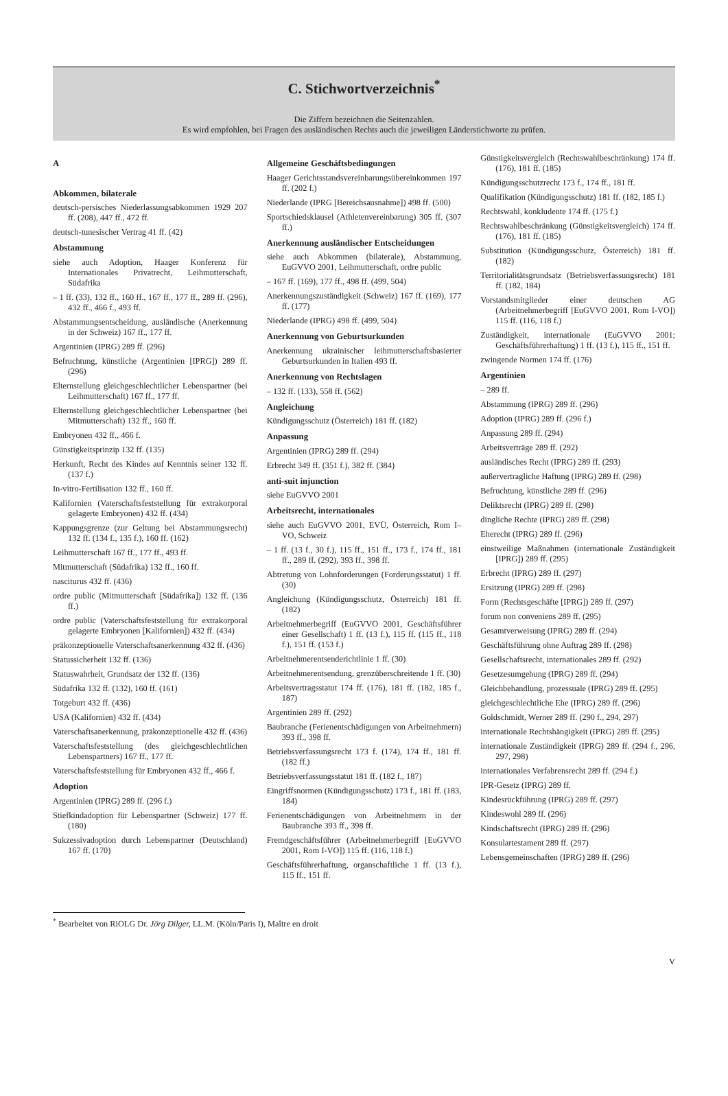C. Stichwortverzeichnis<sup>*</sup>
Die Ziffern bezeichnen die Seitenzahlen.
Es wird empfohlen, bei Fragen des ausländischen Rechts auch die jeweiligen Länderstichworte zu prüfen.
A
Abkommen, bilaterale
deutsch-persisches Niederlassungsabkommen 1929 207 ff. (208), 447 ff., 472 ff.
deutsch-tunesischer Vertrag 41 ff. (42)
Abstammung
siehe auch Adoption, Haager Konferenz für Internationales Privatrecht, Leihmutterschaft, Südafrika
– 1 ff. (33), 132 ff., 160 ff., 167 ff., 177 ff., 289 ff. (296), 432 ff., 466 f., 493 ff.
Abstammungsentscheidung, ausländische (Anerkennung in der Schweiz) 167 ff., 177 ff.
Argentinien (IPRG) 289 ff. (296)
Befruchtung, künstliche (Argentinien [IPRG]) 289 ff. (296)
Elternstellung gleichgeschlechtlicher Lebenspartner (bei Leihmutterschaft) 167 ff., 177 ff.
Elternstellung gleichgeschlechtlicher Lebenspartner (bei Mitmutterschaft) 132 ff., 160 ff.
Embryonen 432 ff., 466 f.
Günstigkeitsprinzip 132 ff. (135)
Herkunft, Recht des Kindes auf Kenntnis seiner 132 ff. (137 f.)
In-vitro-Fertilisation 132 ff., 160 ff.
Kalifornien (Vaterschaftsfeststellung für extrakorporal gelagerte Embryonen) 432 ff. (434)
Kappungsgrenze (zur Geltung bei Abstammungsrecht) 132 ff. (134 f., 135 f.), 160 ff. (162)
Leihmutterschaft 167 ff., 177 ff., 493 ff.
Mitmutterschaft (Südafrika) 132 ff., 160 ff.
nasciturus 432 ff. (436)
ordre public (Mitmutterschaft [Südafrika]) 132 ff. (136 ff.)
ordre public (Vaterschaftsfeststellung für extrakorporal gelagerte Embryonen [Kalifornien]) 432 ff. (434)
präkonzeptionelle Vaterschaftsanerkennung 432 ff. (436)
Statussicherheit 132 ff. (136)
Statuswahrheit, Grundsatz der 132 ff. (136)
Südafrika 132 ff. (132), 160 ff. (161)
Totgeburt 432 ff. (436)
USA (Kalifornien) 432 ff. (434)
Vaterschaftsanerkennung, präkonzeptionelle 432 ff. (436)
Vaterschaftsfeststellung (des gleichgeschlechtlichen Lebenspartners) 167 ff., 177 ff.
Vaterschaftsfeststellung für Embryonen 432 ff., 466 f.
Adoption
Argentinien (IPRG) 289 ff. (296 f.)
Stiefkindadoption für Lebenspartner (Schweiz) 177 ff. (180)
Sukzessivadoption durch Lebenspartner (Deutschland) 167 ff. (170)
Allgemeine Geschäftsbedingungen
Haager Gerichtsstandsvereinbarungsübereinkommen 197 ff. (202 f.)
Niederlande (IPRG [Bereichsausnahme]) 498 ff. (500)
Sportschiedsklausel (Athletenvereinbarung) 305 ff. (307 ff.)
Anerkennung ausländischer Entscheidungen
siehe auch Abkommen (bilaterale), Abstammung, EuGVVO 2001, Leihmutterschaft, ordre public
– 167 ff. (169), 177 ff., 498 ff. (499, 504)
Anerkennungszuständigkeit (Schweiz) 167 ff. (169), 177 ff. (177)
Niederlande (IPRG) 498 ff. (499, 504)
Anerkennung von Geburtsurkunden
Anerkennung ukrainischer leihmutterschaftsbasierter Geburtsurkunden in Italien 493 ff.
Anerkennung von Rechtslagen
– 132 ff. (133), 558 ff. (562)
Angleichung
Kündigungsschutz (Österreich) 181 ff. (182)
Anpassung
Argentinien (IPRG) 289 ff. (294)
Erbrecht 349 ff. (351 f.), 382 ff. (384)
anti-suit injunction
siehe EuGVVO 2001
Arbeitsrecht, internationales
siehe auch EuGVVO 2001, EVÜ, Österreich, Rom I–VO, Schweiz
– 1 ff. (13 f., 30 f.), 115 ff., 151 ff., 173 f., 174 ff., 181 ff., 289 ff. (292), 393 ff., 398 ff.
Abtretung von Lohnforderungen (Forderungsstatut) 1 ff. (30)
Angleichung (Kündigungsschutz, Österreich) 181 ff. (182)
Arbeitnehmerbegriff (EuGVVO 2001, Geschäftsführer einer Gesellschaft) 1 ff. (13 f.), 115 ff. (115 ff., 118 f.), 151 ff. (153 f.)
Arbeitnehmerentsenderichtlinie 1 ff. (30)
Arbeitnehmerentsendung, grenzüberschreitende 1 ff. (30)
Arbeitsvertragsstatut 174 ff. (176), 181 ff. (182, 185 f., 187)
Argentinien 289 ff. (292)
Baubranche (Ferienentschädigungen von Arbeitnehmern) 393 ff., 398 ff.
Betriebsverfassungsrecht 173 f. (174), 174 ff., 181 ff. (182 ff.)
Betriebsverfassungsstatut 181 ff. (182 f., 187)
Eingriffsnormen (Kündigungsschutz) 173 f., 181 ff. (183, 184)
Ferienentschädigungen von Arbeitnehmern in der Baubranche 393 ff., 398 ff.
Fremdgeschäftsführer (Arbeitnehmerbegriff [EuGVVO 2001, Rom I-VO]) 115 ff. (116, 118 f.)
Geschäftsführerhaftung, organschaftliche 1 ff. (13 f.), 115 ff., 151 ff.
Günstigkeitsvergleich (Rechtswahlbeschränkung) 174 ff. (176), 181 ff. (185)
Kündigungsschutzrecht 173 f., 174 ff., 181 ff.
Qualifikation (Kündigungsschutz) 181 ff. (182, 185 f.)
Rechtswahl, konkludente 174 ff. (175 f.)
Rechtswahlbeschränkung (Günstigkeitsvergleich) 174 ff. (176), 181 ff. (185)
Substitution (Kündigungsschutz, Österreich) 181 ff. (182)
Territorialitätsgrundsatz (Betriebsverfassungsrecht) 181 ff. (182, 184)
Vorstandsmitglieder einer deutschen AG (Arbeitnehmerbegriff [EuGVVO 2001, Rom I-VO]) 115 ff. (116, 118 f.)
Zuständigkeit, internationale (EuGVVO 2001; Geschäftsführerhaftung) 1 ff. (13 f.), 115 ff., 151 ff.
zwingende Normen 174 ff. (176)
Argentinien
– 289 ff.
Abstammung (IPRG) 289 ff. (296)
Adoption (IPRG) 289 ff. (296 f.)
Anpassung 289 ff. (294)
Arbeitsverträge 289 ff. (292)
ausländisches Recht (IPRG) 289 ff. (293)
außervertragliche Haftung (IPRG) 289 ff. (298)
Befruchtung, künstliche 289 ff. (296)
Deliktsrecht (IPRG) 289 ff. (298)
dingliche Rechte (IPRG) 289 ff. (298)
Eherecht (IPRG) 289 ff. (296)
einstweilige Maßnahmen (internationale Zuständigkeit [IPRG]) 289 ff. (295)
Erbrecht (IPRG) 289 ff. (297)
Ersitzung (IPRG) 289 ff. (298)
Form (Rechtsgeschäfte [IPRG]) 289 ff. (297)
forum non conveniens 289 ff. (295)
Gesamtverweisung (IPRG) 289 ff. (294)
Geschäftsführung ohne Auftrag 289 ff. (298)
Gesellschaftsrecht, internationales 289 ff. (292)
Gesetzesumgehung (IPRG) 289 ff. (294)
Gleichbehandlung, prozessuale (IPRG) 289 ff. (295)
gleichgeschlechtliche Ehe (IPRG) 289 ff. (296)
Goldschmidt, Werner 289 ff. (290 f., 294, 297)
internationale Rechtshängigkeit (IPRG) 289 ff. (295)
internationale Zuständigkeit (IPRG) 289 ff. (294 f., 296, 297, 298)
internationales Verfahrensrecht 289 ff. (294 f.)
IPR-Gesetz (IPRG) 289 ff.
Kindesrückführung (IPRG) 289 ff. (297)
Kindeswohl 289 ff. (296)
Kindschaftsrecht (IPRG) 289 ff. (296)
Konsulartestament 289 ff. (297)
Lebensgemeinschaften (IPRG) 289 ff. (296)
<sup>*</sup> Bearbeitet von RiOLG Dr. Jörg Dilger, LL.M. (Köln/Paris I), Maître en droit
V